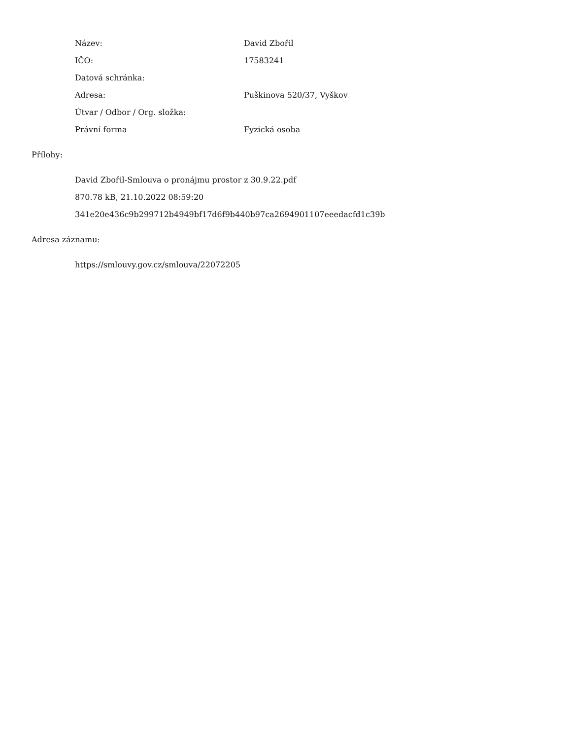| Název: | David Zbořil |
| IČO: | 17583241 |
| Datová schránka: | |
| Adresa: | Puškinova 520/37, Vyškov |
| Útvar / Odbor / Org. složka: | |
| Právní forma | Fyzická osoba |
Přílohy:
David Zbořil-Smlouva o pronájmu prostor z 30.9.22.pdf
870.78 kB, 21.10.2022 08:59:20
341e20e436c9b299712b4949bf17d6f9b440b97ca2694901107eeedacfd1c39b
Adresa záznamu:
https://smlouvy.gov.cz/smlouva/22072205